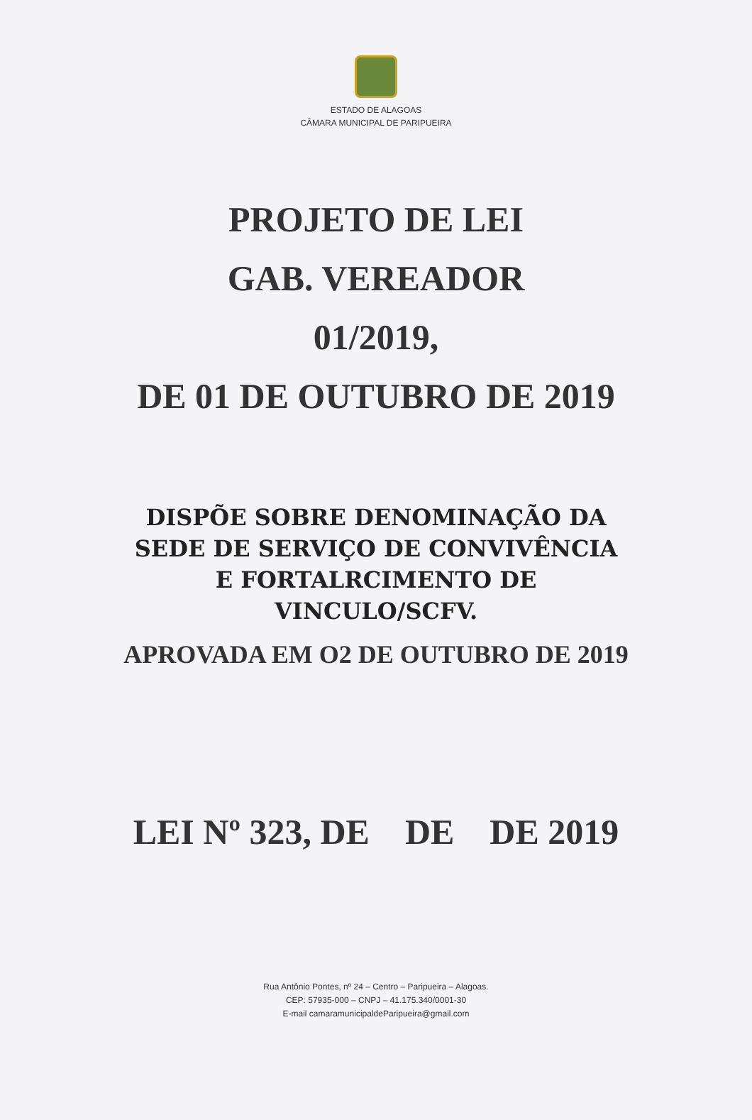ESTADO DE ALAGOAS
CÂMARA MUNICIPAL DE PARIPUEIRA
PROJETO DE LEI
GAB. VEREADOR
01/2019,
DE 01 DE OUTUBRO DE 2019
DISPÕE SOBRE DENOMINAÇÃO DA
SEDE DE SERVIÇO DE CONVIVÊNCIA
E FORTALRCIMENTO DE
VINCULO/SCFV.
APROVADA EM O2 DE OUTUBRO DE 2019
LEI Nº 323, DE DE DE 2019
Rua Antônio Pontes, nº 24 – Centro – Paripueira – Alagoas.
CEP: 57935-000 – CNPJ – 41.175.340/0001-30
E-mail camaramunicipaldeParipueira@gmail.com